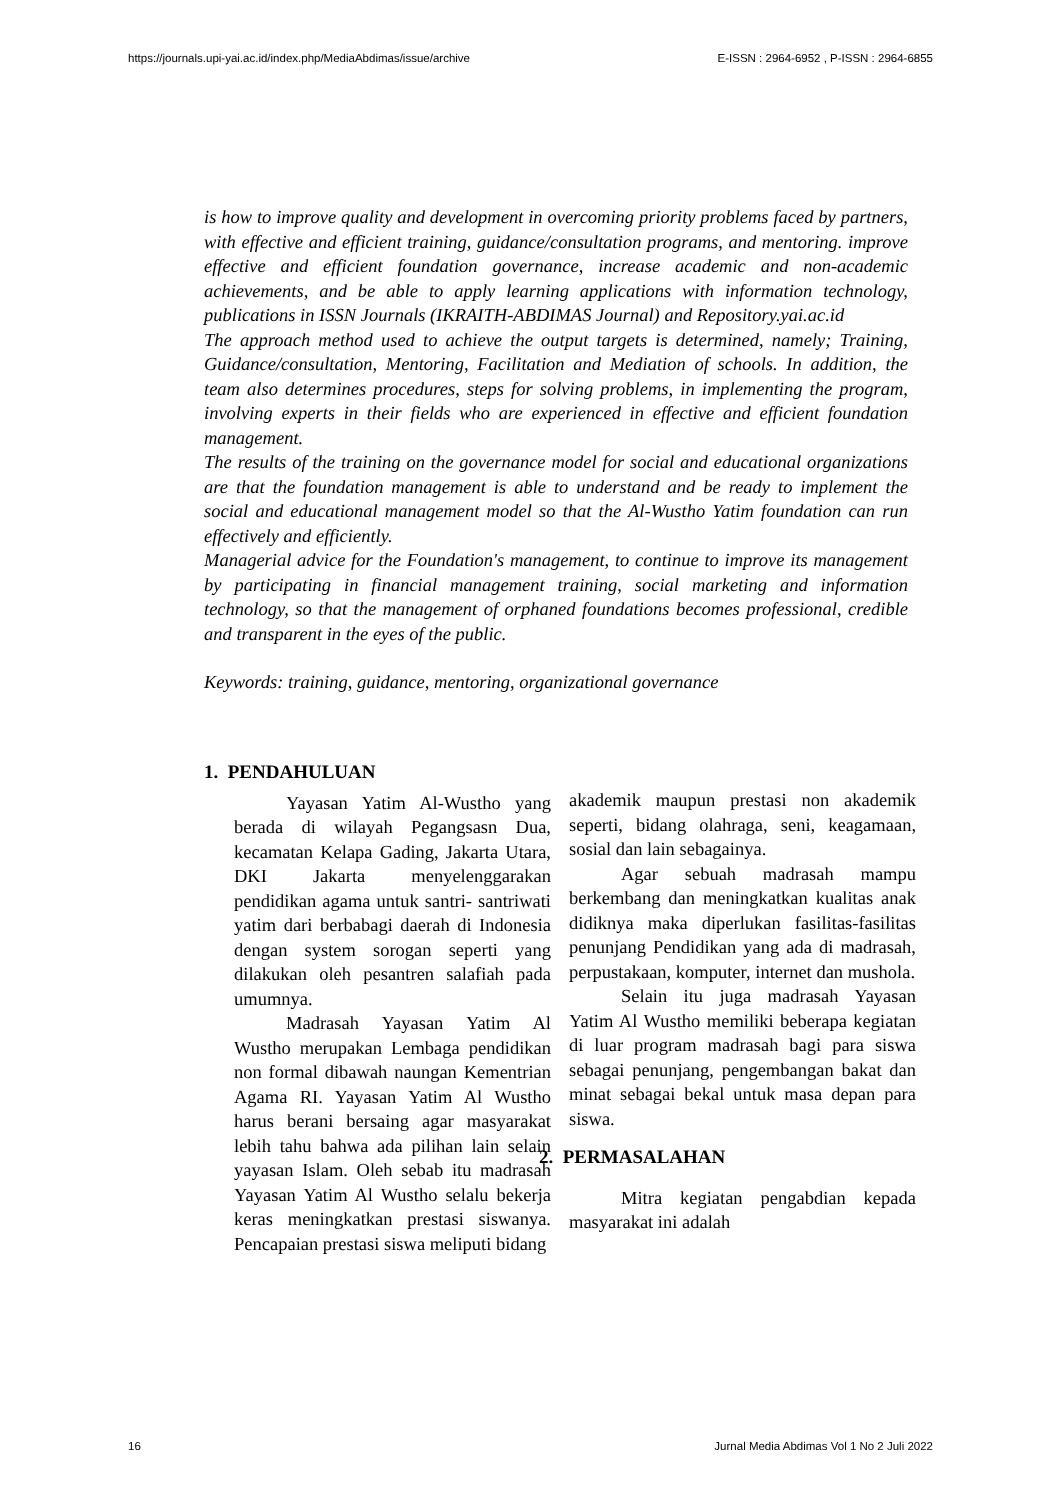https://journals.upi-yai.ac.id/index.php/MediaAbdimas/issue/archive E-ISSN : 2964-6952 , P-ISSN : 2964-6855
is how to improve quality and development in overcoming priority problems faced by partners, with effective and efficient training, guidance/consultation programs, and mentoring. improve effective and efficient foundation governance, increase academic and non-academic achievements, and be able to apply learning applications with information technology, publications in ISSN Journals (IKRAITH-ABDIMAS Journal) and Repository.yai.ac.id
The approach method used to achieve the output targets is determined, namely; Training, Guidance/consultation, Mentoring, Facilitation and Mediation of schools. In addition, the team also determines procedures, steps for solving problems, in implementing the program, involving experts in their fields who are experienced in effective and efficient foundation management.
The results of the training on the governance model for social and educational organizations are that the foundation management is able to understand and be ready to implement the social and educational management model so that the Al-Wustho Yatim foundation can run effectively and efficiently.
Managerial advice for the Foundation's management, to continue to improve its management by participating in financial management training, social marketing and information technology, so that the management of orphaned foundations becomes professional, credible and transparent in the eyes of the public.
Keywords: training, guidance, mentoring, organizational governance
1. PENDAHULUAN
Yayasan Yatim Al-Wustho yang berada di wilayah Pegangsasn Dua, kecamatan Kelapa Gading, Jakarta Utara, DKI Jakarta menyelenggarakan pendidikan agama untuk santri- santriwati yatim dari berbabagi daerah di Indonesia dengan system sorogan seperti yang dilakukan oleh pesantren salafiah pada umumnya.
Madrasah Yayasan Yatim Al Wustho merupakan Lembaga pendidikan non formal dibawah naungan Kementrian Agama RI. Yayasan Yatim Al Wustho harus berani bersaing agar masyarakat lebih tahu bahwa ada pilihan lain selain yayasan Islam. Oleh sebab itu madrasah Yayasan Yatim Al Wustho selalu bekerja keras meningkatkan prestasi siswanya. Pencapaian prestasi siswa meliputi bidang
akademik maupun prestasi non akademik seperti, bidang olahraga, seni, keagamaan, sosial dan lain sebagainya.
Agar sebuah madrasah mampu berkembang dan meningkatkan kualitas anak didiknya maka diperlukan fasilitas-fasilitas penunjang Pendidikan yang ada di madrasah, perpustakaan, komputer, internet dan mushola.
Selain itu juga madrasah Yayasan Yatim Al Wustho memiliki beberapa kegiatan di luar program madrasah bagi para siswa sebagai penunjang, pengembangan bakat dan minat sebagai bekal untuk masa depan para siswa.
2. PERMASALAHAN
Mitra kegiatan pengabdian kepada masyarakat ini adalah
16 Jurnal Media Abdimas Vol 1 No 2 Juli 2022